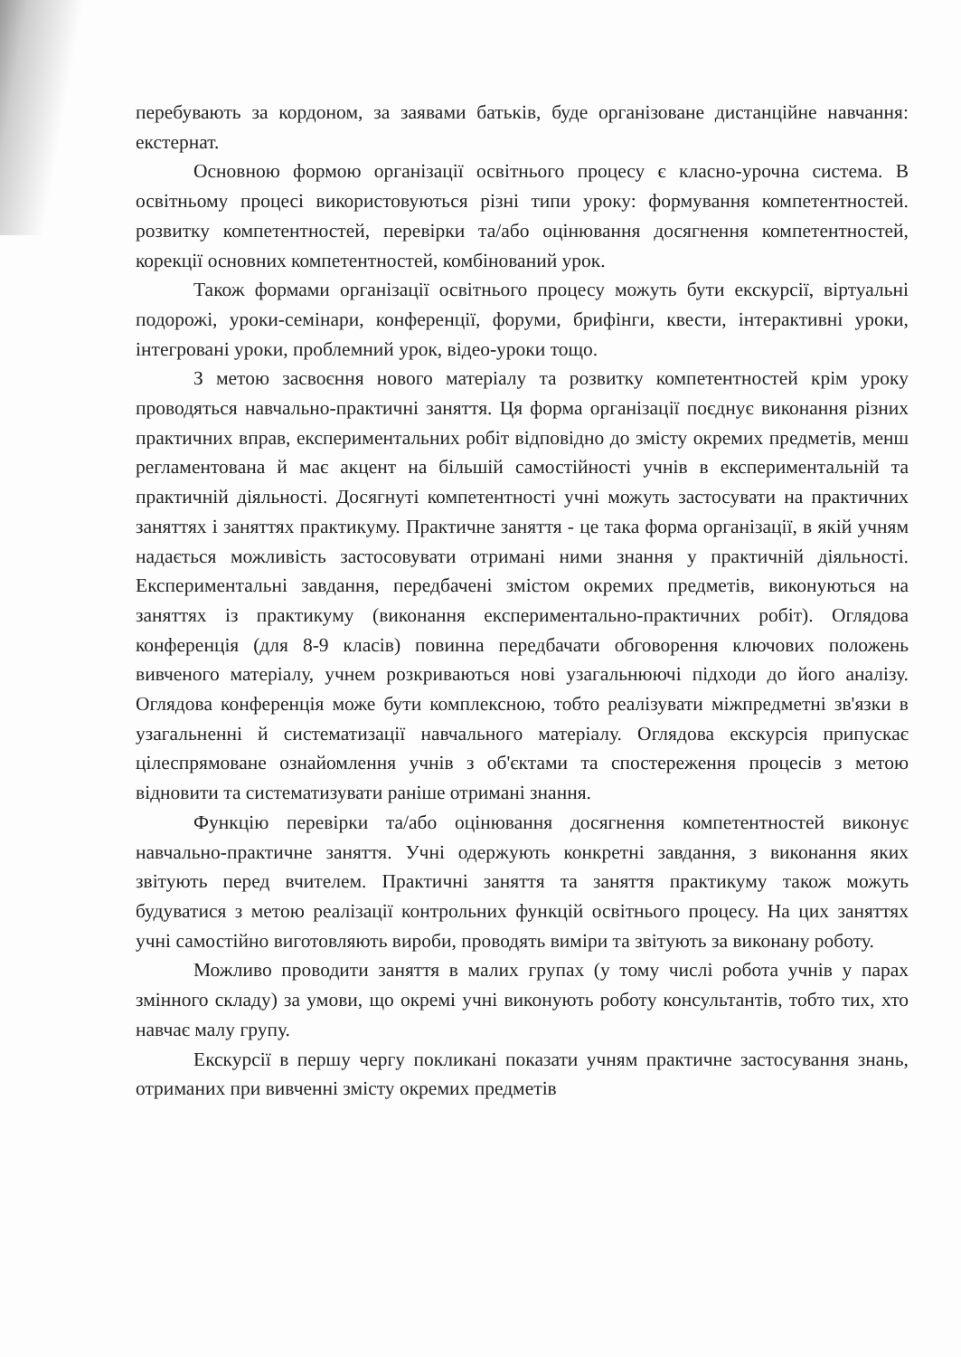перебувають за кордоном, за заявами батьків, буде організоване дистанційне навчання: екстернат.
Основною формою організації освітнього процесу є класно-урочна система. В освітньому процесі використовуються різні типи уроку: формування компетентностей. розвитку компетентностей, перевірки та/або оцінювання досягнення компетентностей, корекції основних компетентностей, комбінований урок.
Також формами організації освітнього процесу можуть бути екскурсії, віртуальні подорожі, уроки-семінари, конференції, форуми, брифінги, квести, інтерактивні уроки, інтегровані уроки, проблемний урок, відео-уроки тощо.
З метою засвоєння нового матеріалу та розвитку компетентностей крім уроку проводяться навчально-практичні заняття. Ця форма організації поєднує виконання різних практичних вправ, експериментальних робіт відповідно до змісту окремих предметів, менш регламентована й має акцент на більшій самостійності учнів в експериментальній та практичній діяльності. Досягнуті компетентності учні можуть застосувати на практичних заняттях і заняттях практикуму. Практичне заняття - це така форма організації, в якій учням надається можливість застосовувати отримані ними знання у практичній діяльності. Експериментальні завдання, передбачені змістом окремих предметів, виконуються на заняттях із практикуму (виконання експериментально-практичних робіт). Оглядова конференція (для 8-9 класів) повинна передбачати обговорення ключових положень вивченого матеріалу, учнем розкриваються нові узагальнюючі підходи до його аналізу. Оглядова конференція може бути комплексною, тобто реалізувати міжпредметні зв'язки в узагальненні й систематизації навчального матеріалу. Оглядова екскурсія припускає цілеспрямоване ознайомлення учнів з об'єктами та спостереження процесів з метою відновити та систематизувати раніше отримані знання.
Функцію перевірки та/або оцінювання досягнення компетентностей виконує навчально-практичне заняття. Учні одержують конкретні завдання, з виконання яких звітують перед вчителем. Практичні заняття та заняття практикуму також можуть будуватися з метою реалізації контрольних функцій освітнього процесу. На цих заняттях учні самостійно виготовляють вироби, проводять виміри та звітують за виконану роботу.
Можливо проводити заняття в малих групах (у тому числі робота учнів у парах змінного складу) за умови, що окремі учні виконують роботу консультантів, тобто тих, хто навчає малу групу.
Екскурсії в першу чергу покликані показати учням практичне застосування знань, отриманих при вивченні змісту окремих предметів